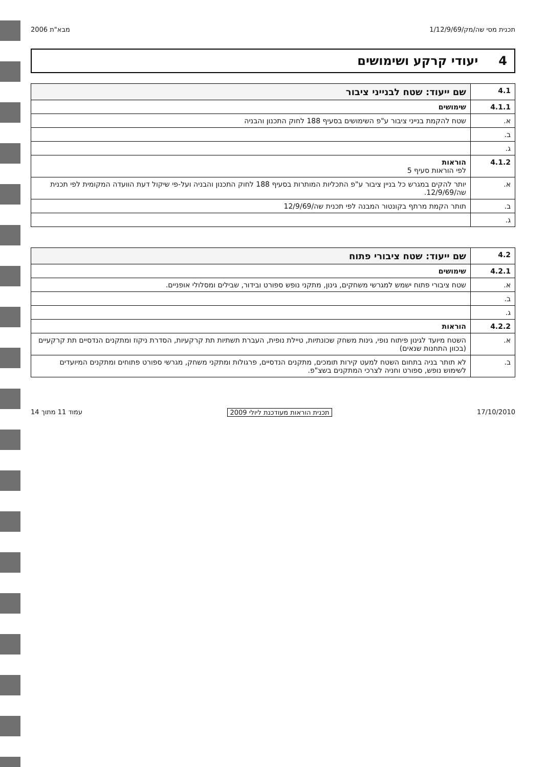תכנית מסי שה/מק/1/12/9/69 מבא"ת 2006
4 יעודי קרקע ושימושים
| 4.1 | שם ייעוד: שטח לבנייני ציבור |
| 4.1.1 | שימושים |
| א. | שטח להקמת בנייני ציבור ע"פ השימושים בסעיף 188 לחוק התכנון והבניה |
| ב. | |
| ג. | |
| 4.1.2 | הוראות לפי הוראות סעיף 5 |
| א. | יותר להקים במגרש כל בניין ציבור ע"פ התכליות המותרות בסעיף 188 לחוק התכנון והבניה ועל-פי שיקול דעת הוועדה המקומית לפי תכנית שה/12/9/69. |
| ב. | תותר הקמת מרתף בקונטור המבנה לפי תכנית שה/12/9/69 |
| ג. | |
| 4.2 | שם ייעוד: שטח ציבורי פתוח |
| 4.2.1 | שימושים |
| א. | שטח ציבורי פתוח ישמש למגרשי משחקים, גינון, מתקני נופש ספורט ובידור, שבילים ומסלולי אופניים. |
| ב. | |
| ג. | |
| 4.2.2 | הוראות |
| א. | השטח מיועד לגינון פיתוח נופי, גינות משחק שכונתיות, טיילת נופית, העברת תשתיות תת קרקעיות, הסדרת ניקוז ומתקנים הנדסיים תת קרקעיים (בכוון התחנות שנאים) |
| ב. | לא תותר בניה בתחום השטח למעט קירות תומכים, מתקנים הנדסיים, פרגולות ומתקני משחק, מגרשי ספורט פתוחים ומתקנים המיועדים לשימוש נופש, ספורט וחניה לצרכי המתקנים בשצ"פ. |
17/10/2010 תכנית הוראות מעודכנת ליולי 2009 עמוד 11 מתוך 14